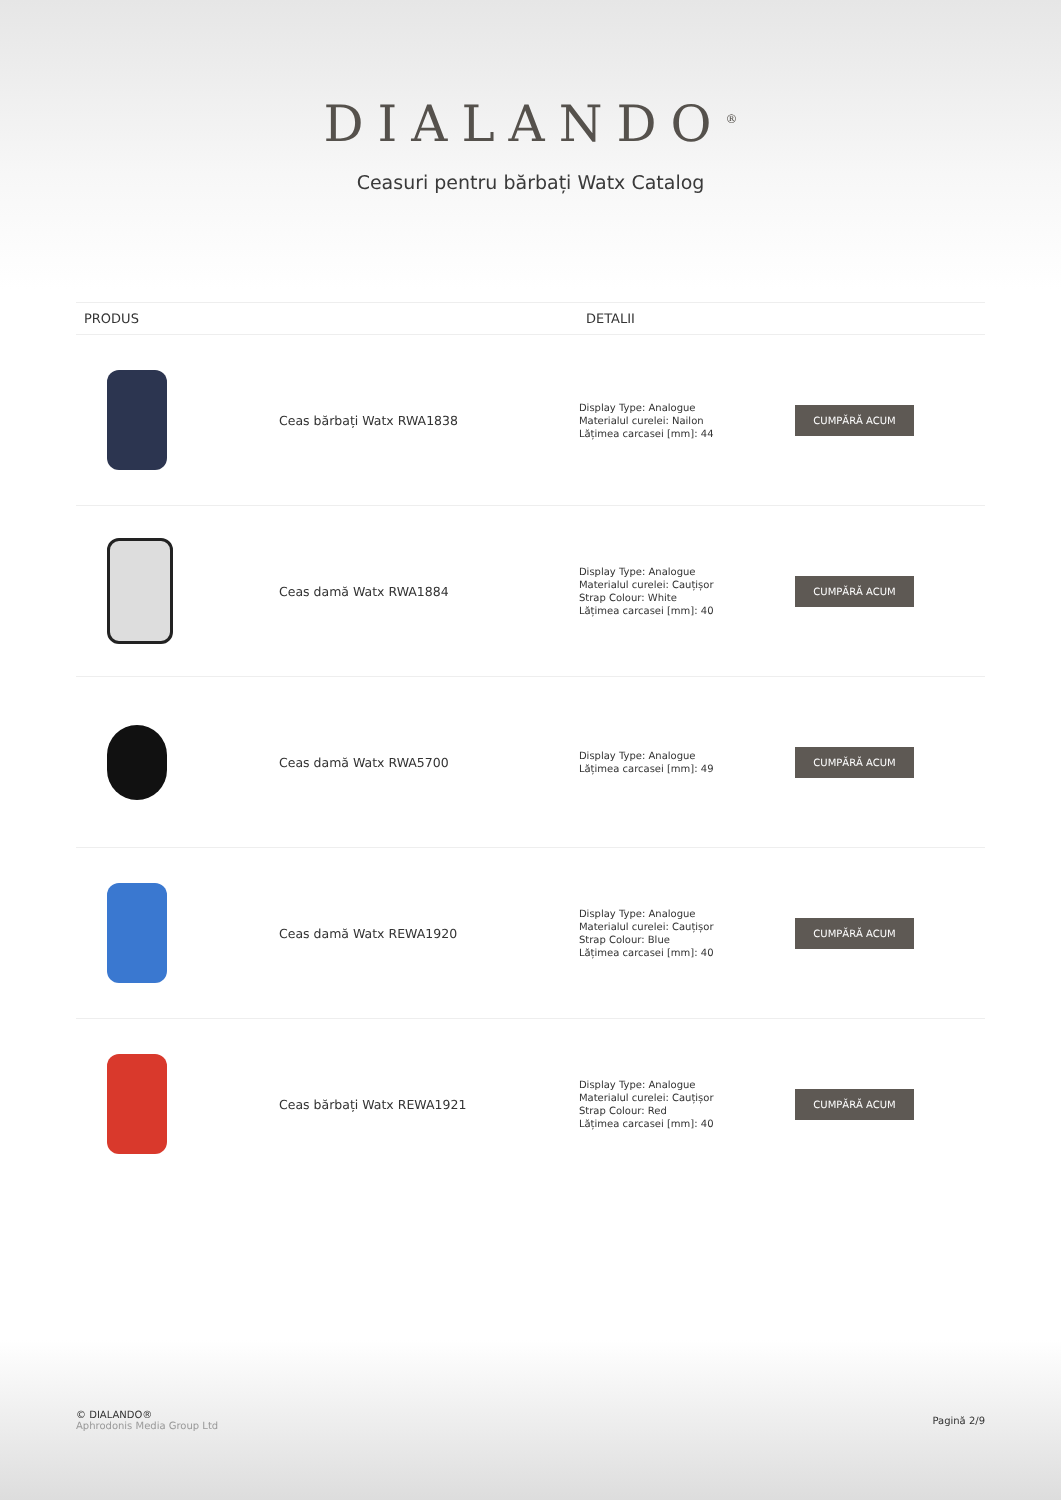DIALANDO<sup>®</sup>
Ceasuri pentru bărbați Watx Catalog
| PRODUS | | DETALII | |
| --- | --- | --- | --- |
| | Ceas bărbați Watx RWA1838 | Display Type: Analogue Materialul curelei: Nailon Lățimea carcasei [mm]: 44 | CUMPĂRĂ ACUM |
| | Ceas damă Watx RWA1884 | Display Type: Analogue Materialul curelei: Cauțișor Strap Colour: White Lățimea carcasei [mm]: 40 | CUMPĂRĂ ACUM |
| | Ceas damă Watx RWA5700 | Display Type: Analogue Lățimea carcasei [mm]: 49 | CUMPĂRĂ ACUM |
| | Ceas damă Watx REWA1920 | Display Type: Analogue Materialul curelei: Cauțișor Strap Colour: Blue Lățimea carcasei [mm]: 40 | CUMPĂRĂ ACUM |
| | Ceas bărbați Watx REWA1921 | Display Type: Analogue Materialul curelei: Cauțișor Strap Colour: Red Lățimea carcasei [mm]: 40 | CUMPĂRĂ ACUM |
© DIALANDO®
Aphrodonis Media Group Ltd
Pagină 2/9